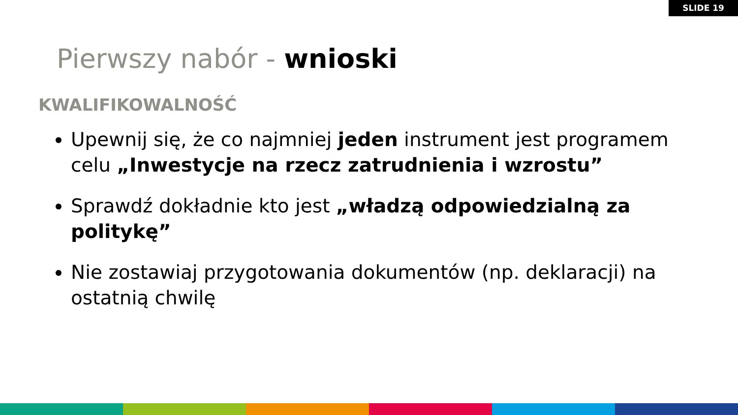SLIDE 19
Pierwszy nabór - wnioski
KWALIFIKOWALNOŚĆ
Upewnij się, że co najmniej jeden instrument jest programem celu „Inwestycje na rzecz zatrudnienia i wzrostu”
Sprawdź dokładnie kto jest „władzą odpowiedzialną za politykę”
Nie zostawiaj przygotowania dokumentów (np. deklaracji) na ostatnią chwilę